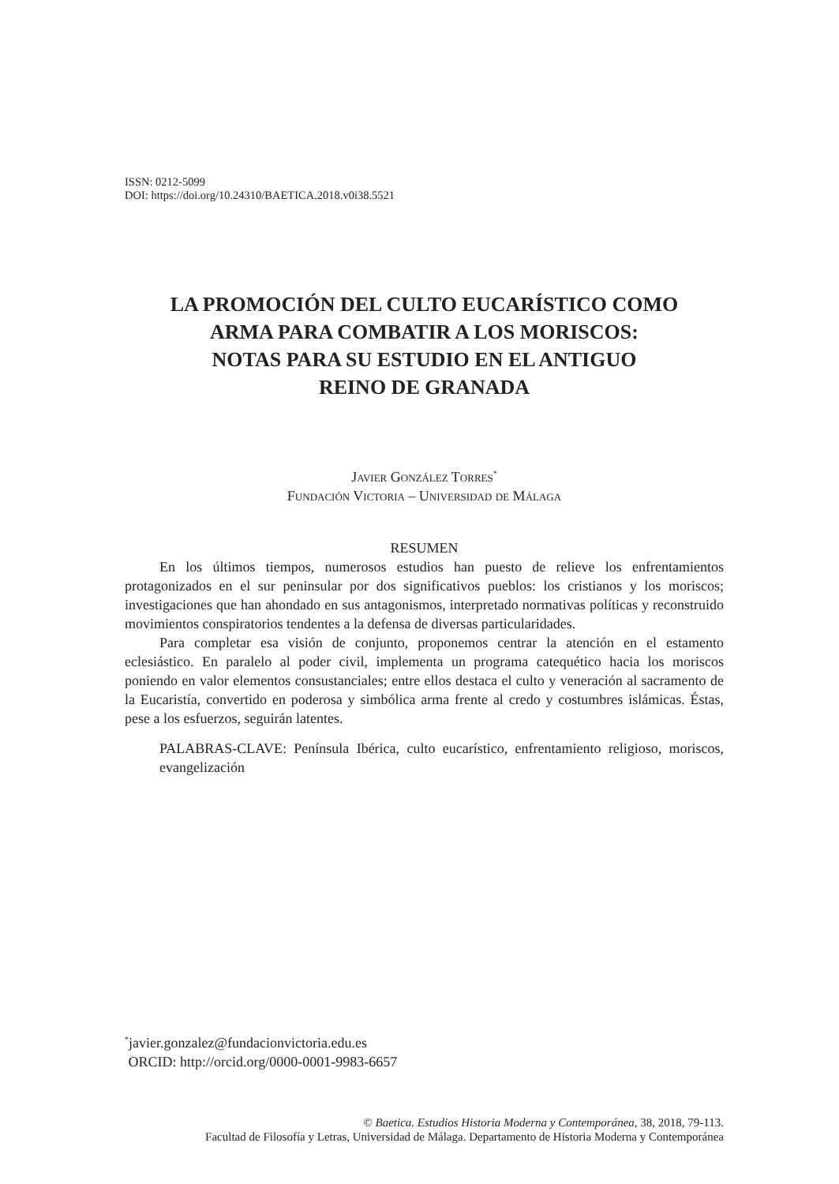ISSN: 0212-5099
DOI: https://doi.org/10.24310/BAETICA.2018.v0i38.5521
LA PROMOCIÓN DEL CULTO EUCARÍSTICO COMO
ARMA PARA COMBATIR A LOS MORISCOS:
NOTAS PARA SU ESTUDIO EN EL ANTIGUO
REINO DE GRANADA
Javier González Torres<sup>*</sup>
Fundación Victoria – Universidad de Málaga
RESUMEN
En los últimos tiempos, numerosos estudios han puesto de relieve los enfrentamientos protagonizados en el sur peninsular por dos significativos pueblos: los cristianos y los moriscos; investigaciones que han ahondado en sus antagonismos, interpretado normativas políticas y reconstruido movimientos conspiratorios tendentes a la defensa de diversas particularidades.
Para completar esa visión de conjunto, proponemos centrar la atención en el estamento eclesiástico. En paralelo al poder civil, implementa un programa catequético hacia los moriscos poniendo en valor elementos consustanciales; entre ellos destaca el culto y veneración al sacramento de la Eucaristía, convertido en poderosa y simbólica arma frente al credo y costumbres islámicas. Éstas, pese a los esfuerzos, seguirán latentes.
PALABRAS-CLAVE: Península Ibérica, culto eucarístico, enfrentamiento religioso, moriscos, evangelización
<sup>*</sup> javier.gonzalez@fundacionvictoria.edu.es
ORCID: http://orcid.org/0000-0001-9983-6657
© Baetica. Estudios Historia Moderna y Contemporánea, 38, 2018, 79-113.
Facultad de Filosofía y Letras, Universidad de Málaga. Departamento de Historia Moderna y Contemporánea